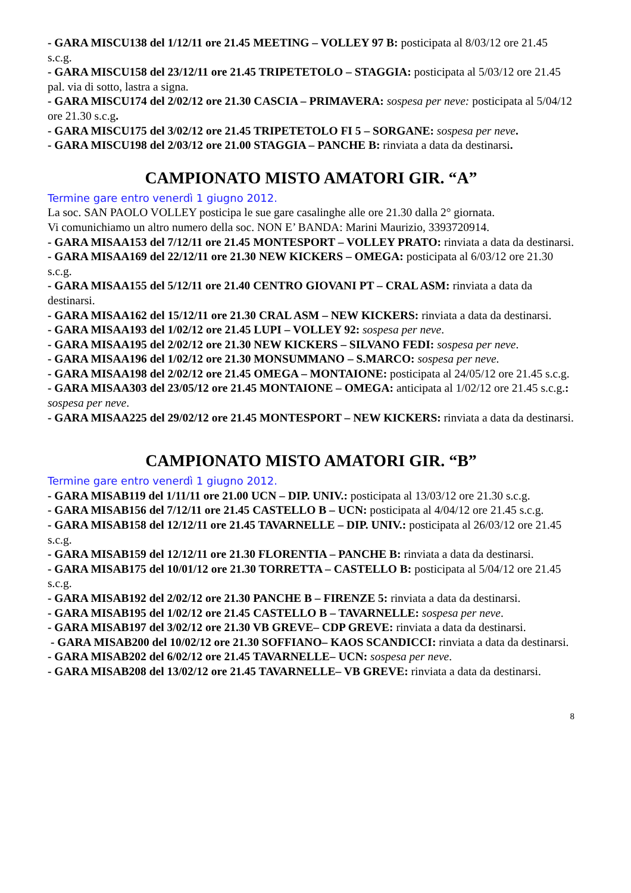- GARA MISCU138 del 1/12/11 ore 21.45 MEETING – VOLLEY 97 B: posticipata al 8/03/12 ore 21.45 s.c.g.
- GARA MISCU158 del 23/12/11 ore 21.45 TRIPETETOLO – STAGGIA: posticipata al 5/03/12 ore 21.45 pal. via di sotto, lastra a signa.
- GARA MISCU174 del 2/02/12 ore 21.30 CASCIA – PRIMAVERA: sospesa per neve: posticipata al 5/04/12 ore 21.30 s.c.g.
- GARA MISCU175 del 3/02/12 ore 21.45 TRIPETETOLO FI 5 – SORGANE: sospesa per neve.
- GARA MISCU198 del 2/03/12 ore 21.00 STAGGIA – PANCHE B: rinviata a data da destinarsi.
CAMPIONATO MISTO AMATORI GIR. “A”
Termine gare entro venerdì 1 giugno 2012.
La soc. SAN PAOLO VOLLEY posticipa le sue gare casalinghe alle ore 21.30 dalla 2° giornata.
Vi comunichiamo un altro numero della soc. NON E’ BANDA: Marini Maurizio, 3393720914.
- GARA MISAA153 del 7/12/11 ore 21.45 MONTESPORT – VOLLEY PRATO: rinviata a data da destinarsi.
- GARA MISAA169 del 22/12/11 ore 21.30 NEW KICKERS – OMEGA: posticipata al 6/03/12 ore 21.30 s.c.g.
- GARA MISAA155 del 5/12/11 ore 21.40 CENTRO GIOVANI PT – CRAL ASM: rinviata a data da destinarsi.
- GARA MISAA162 del 15/12/11 ore 21.30 CRAL ASM – NEW KICKERS: rinviata a data da destinarsi.
- GARA MISAA193 del 1/02/12 ore 21.45 LUPI – VOLLEY 92: sospesa per neve.
- GARA MISAA195 del 2/02/12 ore 21.30 NEW KICKERS – SILVANO FEDI: sospesa per neve.
- GARA MISAA196 del 1/02/12 ore 21.30 MONSUMMANO – S.MARCO: sospesa per neve.
- GARA MISAA198 del 2/02/12 ore 21.45 OMEGA – MONTAIONE: posticipata al 24/05/12 ore 21.45 s.c.g.
- GARA MISAA303 del 23/05/12 ore 21.45 MONTAIONE – OMEGA: anticipata al 1/02/12 ore 21.45 s.c.g.: sospesa per neve.
- GARA MISAA225 del 29/02/12 ore 21.45 MONTESPORT – NEW KICKERS: rinviata a data da destinarsi.
CAMPIONATO MISTO AMATORI GIR. “B”
Termine gare entro venerdì 1 giugno 2012.
- GARA MISAB119 del 1/11/11 ore 21.00 UCN – DIP. UNIV.: posticipata al 13/03/12 ore 21.30 s.c.g.
- GARA MISAB156 del 7/12/11 ore 21.45 CASTELLO B – UCN: posticipata al 4/04/12 ore 21.45 s.c.g.
- GARA MISAB158 del 12/12/11 ore 21.45 TAVARNELLE – DIP. UNIV.: posticipata al 26/03/12 ore 21.45 s.c.g.
- GARA MISAB159 del 12/12/11 ore 21.30 FLORENTIA – PANCHE B: rinviata a data da destinarsi.
- GARA MISAB175 del 10/01/12 ore 21.30 TORRETTA – CASTELLO B: posticipata al 5/04/12 ore 21.45 s.c.g.
- GARA MISAB192 del 2/02/12 ore 21.30 PANCHE B – FIRENZE 5: rinviata a data da destinarsi.
- GARA MISAB195 del 1/02/12 ore 21.45 CASTELLO B – TAVARNELLE: sospesa per neve.
- GARA MISAB197 del 3/02/12 ore 21.30 VB GREVE– CDP GREVE: rinviata a data da destinarsi.
- GARA MISAB200 del 10/02/12 ore 21.30 SOFFIANO– KAOS SCANDICCI: rinviata a data da destinarsi.
- GARA MISAB202 del 6/02/12 ore 21.45 TAVARNELLE– UCN: sospesa per neve.
- GARA MISAB208 del 13/02/12 ore 21.45 TAVARNELLE– VB GREVE: rinviata a data da destinarsi.
8